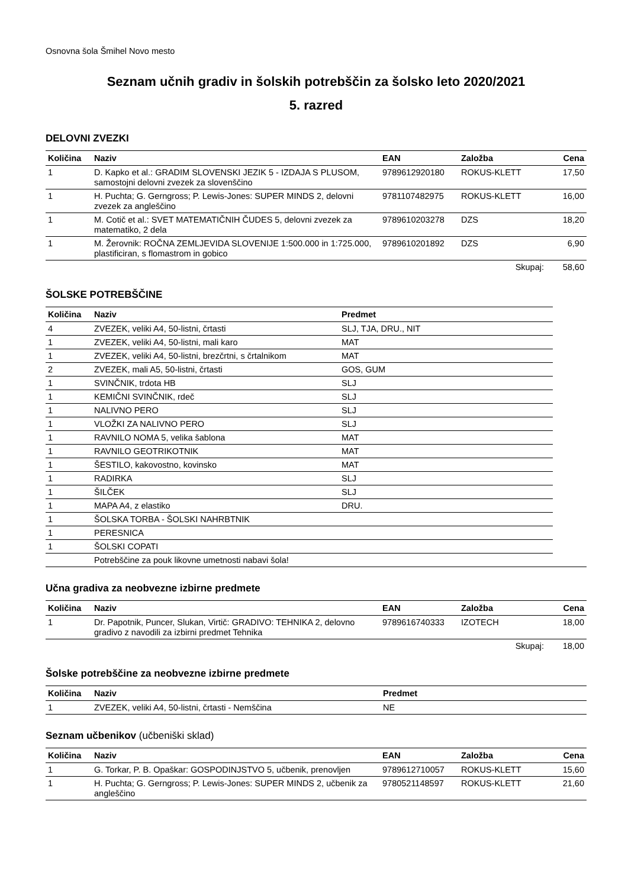Osnovna šola Šmihel Novo mesto
Seznam učnih gradiv in šolskih potrebščin za šolsko leto 2020/2021
5. razred
DELOVNI ZVEZKI
| Količina | Naziv | EAN | Založba | Cena |
| --- | --- | --- | --- | --- |
| 1 | D. Kapko et al.: GRADIM SLOVENSKI JEZIK 5 - IZDAJA S PLUSOM, samostojni delovni zvezek za slovenščino | 9789612920180 | ROKUS-KLETT | 17,50 |
| 1 | H. Puchta; G. Gerngross; P. Lewis-Jones: SUPER MINDS 2, delovni zvezek za angleščino | 9781107482975 | ROKUS-KLETT | 16,00 |
| 1 | M. Cotič et al.: SVET MATEMATIČNIH ČUDES 5, delovni zvezek za matematiko, 2 dela | 9789610203278 | DZS | 18,20 |
| 1 | M. Žerovnik: ROČNA ZEMLJEVIDA SLOVENIJE 1:500.000 in 1:725.000, plastificiran, s flomastrom in gobico | 9789610201892 | DZS | 6,90 |
| | | | Skupaj: | 58,60 |
ŠOLSKE POTREBŠČINE
| Količina | Naziv | Predmet |
| --- | --- | --- |
| 4 | ZVEZEK, veliki A4, 50-listni, črtasti | SLJ, TJA, DRU., NIT |
| 1 | ZVEZEK, veliki A4, 50-listni, mali karo | MAT |
| 1 | ZVEZEK, veliki A4, 50-listni, brezčrtni, s črtalnikom | MAT |
| 2 | ZVEZEK, mali A5, 50-listni, črtasti | GOS, GUM |
| 1 | SVINČNIK, trdota HB | SLJ |
| 1 | KEMIČNI SVINČNIK, rdeč | SLJ |
| 1 | NALIVNO PERO | SLJ |
| 1 | VLOŽKI ZA NALIVNO PERO | SLJ |
| 1 | RAVNILO NOMA 5, velika šablona | MAT |
| 1 | RAVNILO GEOTRIKOTNIK | MAT |
| 1 | ŠESTILO, kakovostno, kovinsko | MAT |
| 1 | RADIRKA | SLJ |
| 1 | ŠILČEK | SLJ |
| 1 | MAPA A4, z elastiko | DRU. |
| 1 | ŠOLSKA TORBA - ŠOLSKI NAHRBTNIK | |
| 1 | PERESNICA | |
| 1 | ŠOLSKI COPATI | |
| | Potrebščine za pouk likovne umetnosti nabavi šola! |
Učna gradiva za neobvezne izbirne predmete
| Količina | Naziv | EAN | Založba | Cena |
| --- | --- | --- | --- | --- |
| 1 | Dr. Papotnik, Puncer, Slukan, Virtič: GRADIVO: TEHNIKA 2, delovno gradivo z navodili za izbirni predmet Tehnika | 9789616740333 | IZOTECH | 18,00 |
| | | | Skupaj: | 18,00 |
Šolske potrebščine za neobvezne izbirne predmete
| Količina | Naziv | Predmet |
| --- | --- | --- |
| 1 | ZVEZEK, veliki A4, 50-listni, črtasti - Nemščina | NE |
Seznam učbenikov (učbeniški sklad)
| Količina | Naziv | EAN | Založba | Cena |
| --- | --- | --- | --- | --- |
| 1 | G. Torkar, P. B. Opaškar: GOSPODINJSTVO 5, učbenik, prenovljen | 9789612710057 | ROKUS-KLETT | 15,60 |
| 1 | H. Puchta; G. Gerngross; P. Lewis-Jones: SUPER MINDS 2, učbenik za angleščino | 9780521148597 | ROKUS-KLETT | 21,60 |